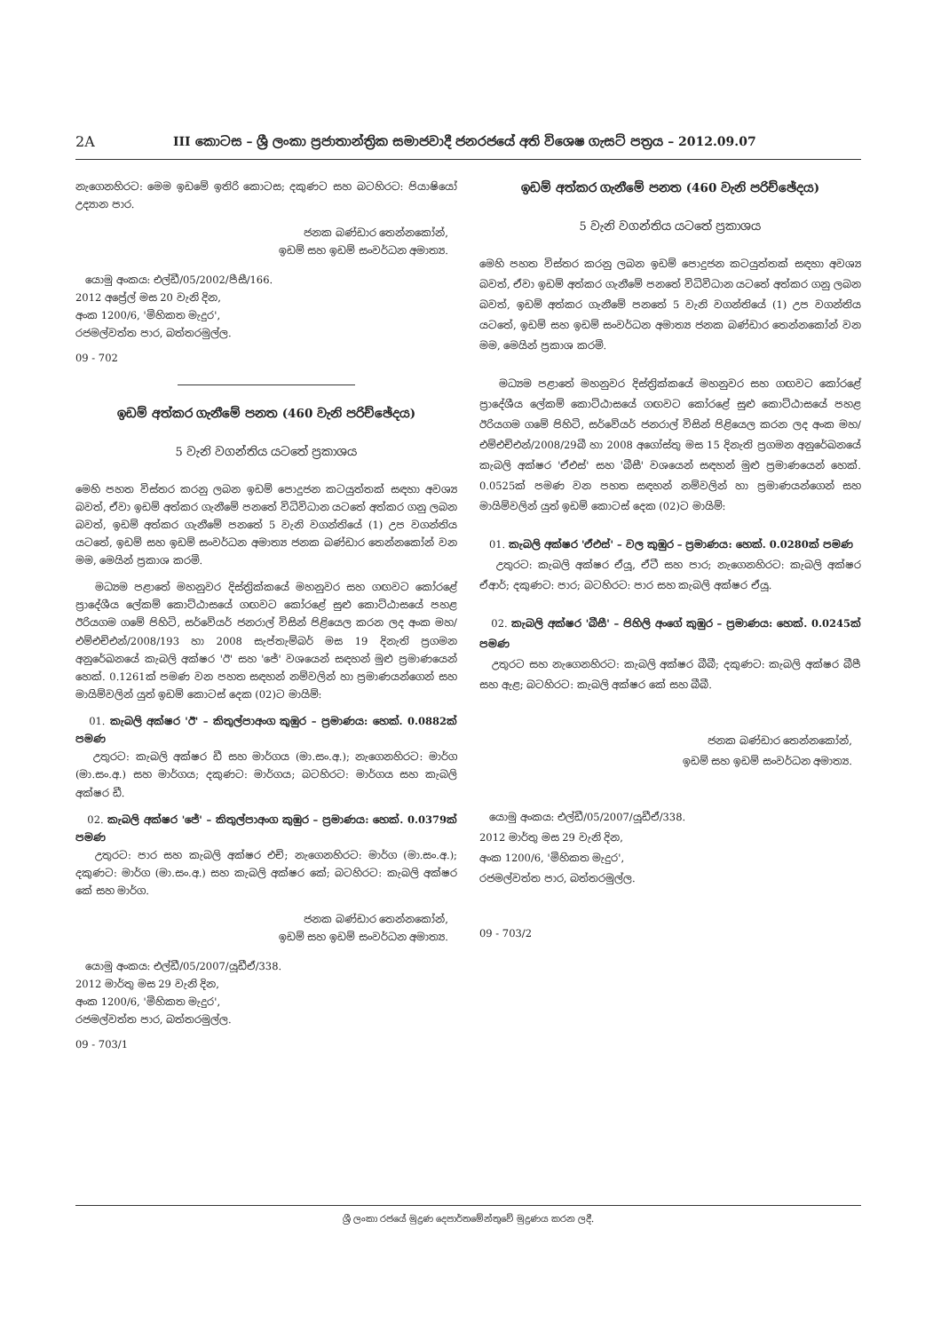2A III කොටස – ශ්‍රී ලංකා ප්‍රජාතාන්ත්‍රික සමාජවාදී ජනරජයේ අති විශෙෂ ගැසට් පත්‍රය – 2012.09.07
නැගෙනහිරට: මෙම ඉඩමේ ඉතිරි කොටස; දකුණට සහ බටහිරට: පියාෂියෝ උද්‍යාන පාර.
ජනක බණ්ඩාර තෙන්නකෝන්,
ඉඩම් සහ ඉඩම් සංවර්ධන අමාත්‍ය.
යොමු අංකය: එල්ඩී/05/2002/පීසී/166.
2012 අප්‍රේල් මස 20 වැනි දින,
අංක 1200/6, 'මිහිකත මැදුර',
රජමල්වත්ත පාර, බත්තරමුල්ල.
09 - 702
ඉඩම් අත්කර ගැනීමේ පනත (460 වැනි පරිච්ඡේදය)
5 වැනි වගන්තිය යටතේ ප්‍රකාශය
මෙහි පහත විස්තර කරනු ලබන ඉඩම් පොදුජන කටයුත්තක් සඳහා අවශ්‍ය බවත්, ඒවා ඉඩම් අත්කර ගැනීමේ පනතේ විධිවිධාන යටතේ අත්කර ගනු ලබන බවත්, ඉඩම් අත්කර ගැනීමේ පනතේ 5 වැනි වගන්තියේ (1) උප වගන්තිය යටතේ, ඉඩම් සහ ඉඩම් සංවර්ධන අමාත්‍ය ජනක බණ්ඩාර තෙන්නකෝන් වන මම, මෙයින් ප්‍රකාශ කරමි.
මධ්‍යම පළාතේ මහනුවර දිස්ත්‍රික්කයේ මහනුවර සහ ගඟවට කෝරළේ ප්‍රාදේශීය ලේකම් කොට්ඨාසයේ ගඟවට කෝරළේ සුළු කොට්ඨාසයේ පහළ ඊරියගම ගමේ පිහිටි, සර්වේයර් ජනරාල් විසින් පිළියෙල කරන ලද අංක මහ/එම්එච්එන්/2008/193 හා 2008 සැප්තැම්බර් මස 19 දිනැති ප්‍රගමන අනුරේඛනයේ කැබලි අක්ෂර 'ඊ' සහ 'ජේ' වශයෙන් සඳහන් මුළු ප්‍රමාණයෙන් හෙක්. 0.1261ක් පමණ වන පහත සඳහන් නම්වලින් හා ප්‍රමාණයන්ගෙන් සහ මායිම්වලින් යුත් ඉඩම් කොටස් දෙක (02)ට මායිම්:
01. කැබලි අක්ෂර 'ඊ' – කිතුල්පාඅංග කුඹුර – ප්‍රමාණය: හෙක්. 0.0882ක් පමණ
උතුරට: කැබලි අක්ෂර ඩී සහ මාර්ගය (මා.සං.අ.); නැගෙනහිරට: මාර්ග (මා.සං.අ.) සහ මාර්ගය; දකුණට: මාර්ගය; බටහිරට: මාර්ගය සහ කැබලි අක්ෂර ඩී.
02. කැබලි අක්ෂර 'ජේ' – කිතුල්පාඅංග කුඹුර – ප්‍රමාණය: හෙක්. 0.0379ක් පමණ
උතුරට: පාර සහ කැබලි අක්ෂර එච්; නැගෙනහිරට: මාර්ග (මා.සං.අ.); දකුණට: මාර්ග (මා.සං.අ.) සහ කැබලි අක්ෂර කේ; බටහිරට: කැබලි අක්ෂර කේ සහ මාර්ග.
ජනක බණ්ඩාර තෙන්නකෝන්,
ඉඩම් සහ ඉඩම් සංවර්ධන අමාත්‍ය.
යොමු අංකය: එල්ඩී/05/2007/යූඩීඒ/338.
2012 මාර්තු මස 29 වැනි දින,
අංක 1200/6, 'මිහිකත මැදුර',
රජමල්වත්ත පාර, බත්තරමුල්ල.
09 - 703/1
ඉඩම් අත්කර ගැනීමේ පනත (460 වැනි පරිච්ඡේදය)
5 වැනි වගන්තිය යටතේ ප්‍රකාශය
මෙහි පහත විස්තර කරනු ලබන ඉඩම් පොදුජන කටයුත්තක් සඳහා අවශ්‍ය බවත්, ඒවා ඉඩම් අත්කර ගැනීමේ පනතේ විධිවිධාන යටතේ අත්කර ගනු ලබන බවත්, ඉඩම් අත්කර ගැනීමේ පනතේ 5 වැනි වගන්තියේ (1) උප වගන්තිය යටතේ, ඉඩම් සහ ඉඩම් සංවර්ධන අමාත්‍ය ජනක බණ්ඩාර තෙන්නකෝන් වන මම, මෙයින් ප්‍රකාශ කරමි.
මධ්‍යම පළාතේ මහනුවර දිස්ත්‍රික්කයේ මහනුවර සහ ගඟවට කෝරළේ ප්‍රාදේශීය ලේකම් කොට්ඨාසයේ ගඟවට කෝරළේ සුළු කොට්ඨාසයේ පහළ ඊරියගම ගමේ පිහිටි, සර්වේයර් ජනරාල් විසින් පිළියෙල කරන ලද අංක මහ/එම්එච්එන්/2008/29බී හා 2008 අගෝස්තු මස 15 දිනැති ප්‍රගමන අනුරේඛනයේ කැබලි අක්ෂර 'ඒඑස්' සහ 'බීසී' වශයෙන් සඳහන් මුළු ප්‍රමාණයෙන් හෙක්. 0.0525ක් පමණ වන පහත සඳහන් නම්වලින් හා ප්‍රමාණයන්ගෙන් සහ මායිම්වලින් යුත් ඉඩම් කොටස් දෙක (02)ට මායිම්:
01. කැබලි අක්ෂර 'ඒඑස්' – වල කුඹුර – ප්‍රමාණය: හෙක්. 0.0280ක් පමණ
උතුරට: කැබලි අක්ෂර ඒයූ, ඒටී සහ පාර; නැගෙනහිරට: කැබලි අක්ෂර ඒආර්; දකුණට: පාර; බටහිරට: පාර සහ කැබලි අක්ෂර ඒයූ.
02. කැබලි අක්ෂර 'බීසී' – පිහිලි අංගේ කුඹුර – ප්‍රමාණය: හෙක්. 0.0245ක් පමණ
උතුරට සහ නැගෙනහිරට: කැබලි අක්ෂර බීබී; දකුණට: කැබලි අක්ෂර බීපී සහ ඇළ; බටහිරට: කැබලි අක්ෂර කේ සහ බීබී.
ජනක බණ්ඩාර තෙන්නකෝන්,
ඉඩම් සහ ඉඩම් සංවර්ධන අමාත්‍ය.
යොමු අංකය: එල්ඩී/05/2007/යූඩීඒ/338.
2012 මාර්තු මස 29 වැනි දින,
අංක 1200/6, 'මිහිකත මැදුර',
රජමල්වත්ත පාර, බත්තරමුල්ල.
09 - 703/2
ශ්‍රී ලංකා රජයේ මුද්‍රණ දෙපාර්තමේන්තුවේ මුද්‍රණය කරන ලදී.